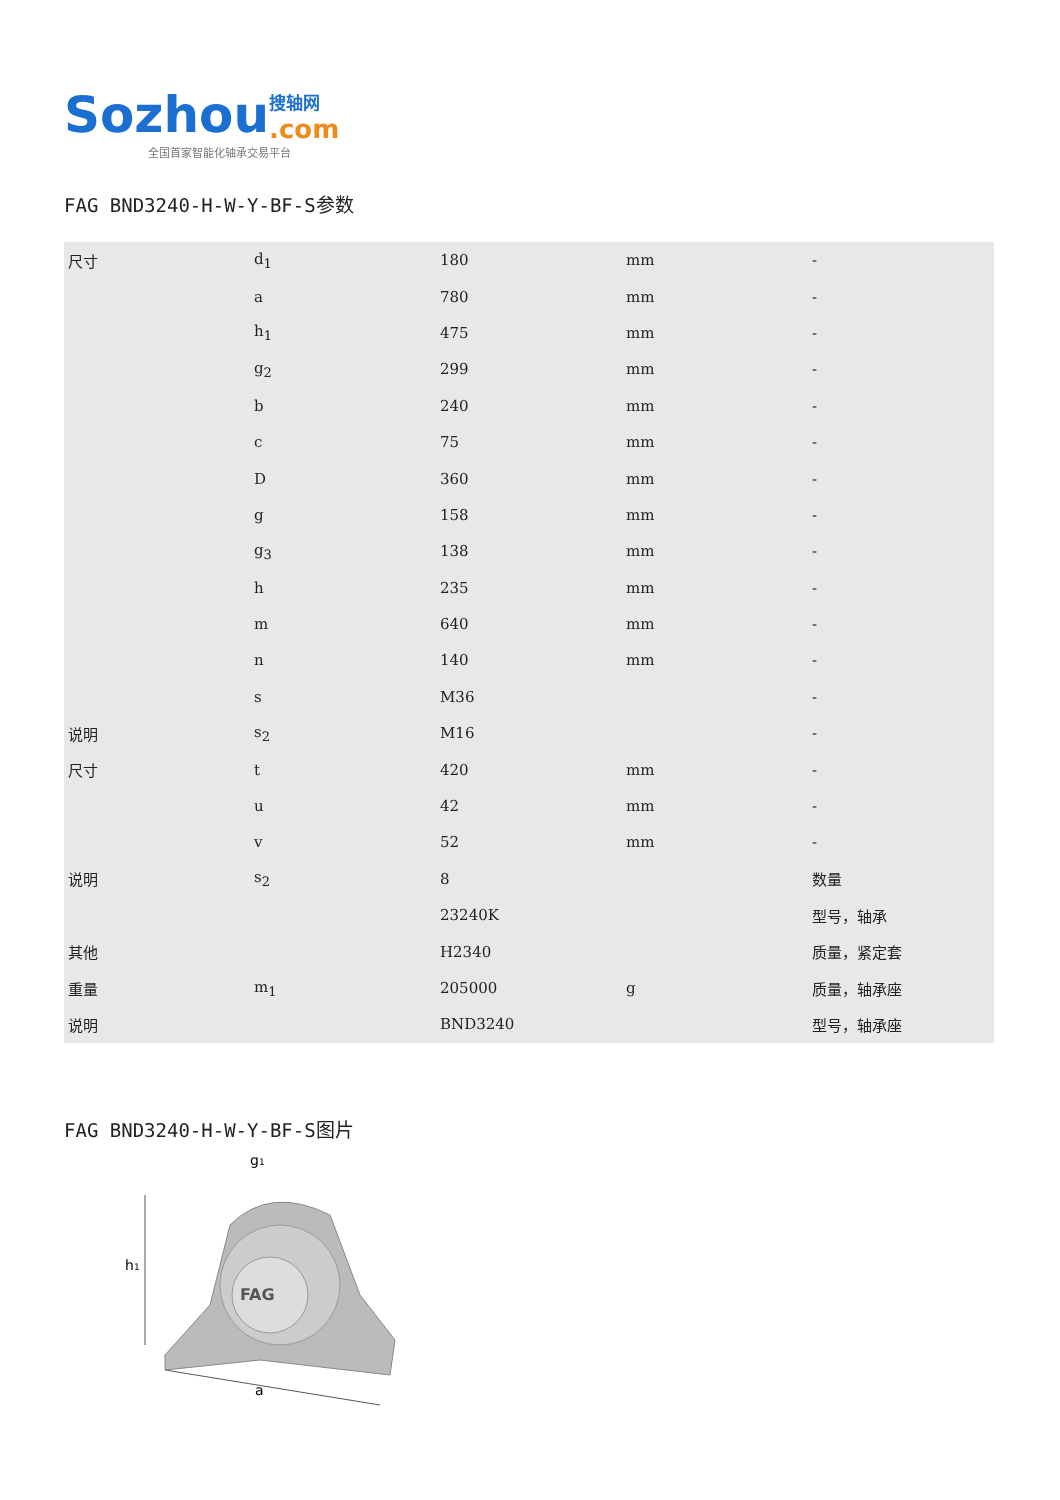Sozhou 搜轴网
.com
全国首家智能化轴承交易平台
FAG BND3240-H-W-Y-BF-S参数
| 尺寸 | d<sub>1</sub> | 180 | mm | - |
| | a | 780 | mm | - |
| | h<sub>1</sub> | 475 | mm | - |
| | g<sub>2</sub> | 299 | mm | - |
| | b | 240 | mm | - |
| | c | 75 | mm | - |
| | D | 360 | mm | - |
| | g | 158 | mm | - |
| | g<sub>3</sub> | 138 | mm | - |
| | h | 235 | mm | - |
| | m | 640 | mm | - |
| | n | 140 | mm | - |
| | s | M36 | | - |
| 说明 | s<sub>2</sub> | M16 | | - |
| 尺寸 | t | 420 | mm | - |
| | u | 42 | mm | - |
| | v | 52 | mm | - |
| 说明 | s<sub>2</sub> | 8 | | 数量 |
| | | 23240K | | 型号，轴承 |
| 其他 | | H2340 | | 质量，紧定套 |
| 重量 | m<sub>1</sub> | 205000 | g | 质量，轴承座 |
| 说明 | | BND3240 | | 型号，轴承座 |
FAG BND3240-H-W-Y-BF-S图片
FAG
h1
a
g1